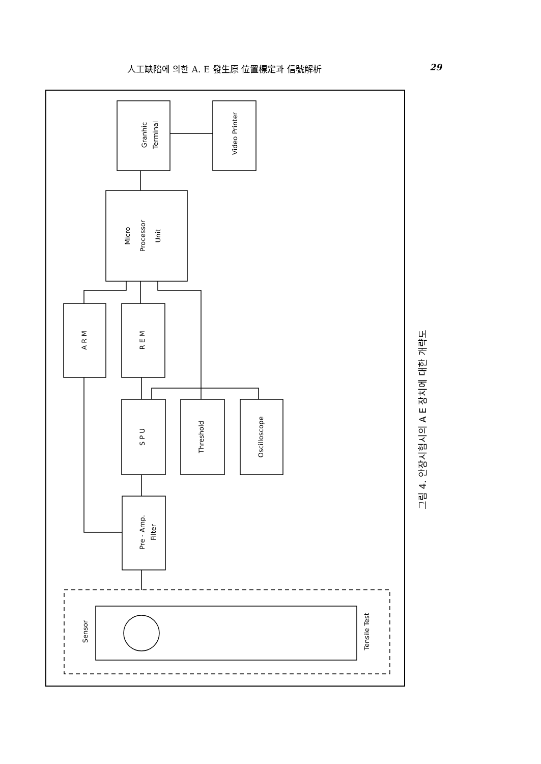人工缺陷에 의한 A. E 發生原 位置標定과 信號解析 29
Granhic
Terminal
Video Printer
Micro
Processor
Unit
A R M
R E M
S P U
Threshold
Oscilloscope
Pre - Amp.
Filter
Sensor
Tensile Test
그림 4. 안장시험시의 A E 장치에 대한 개략도